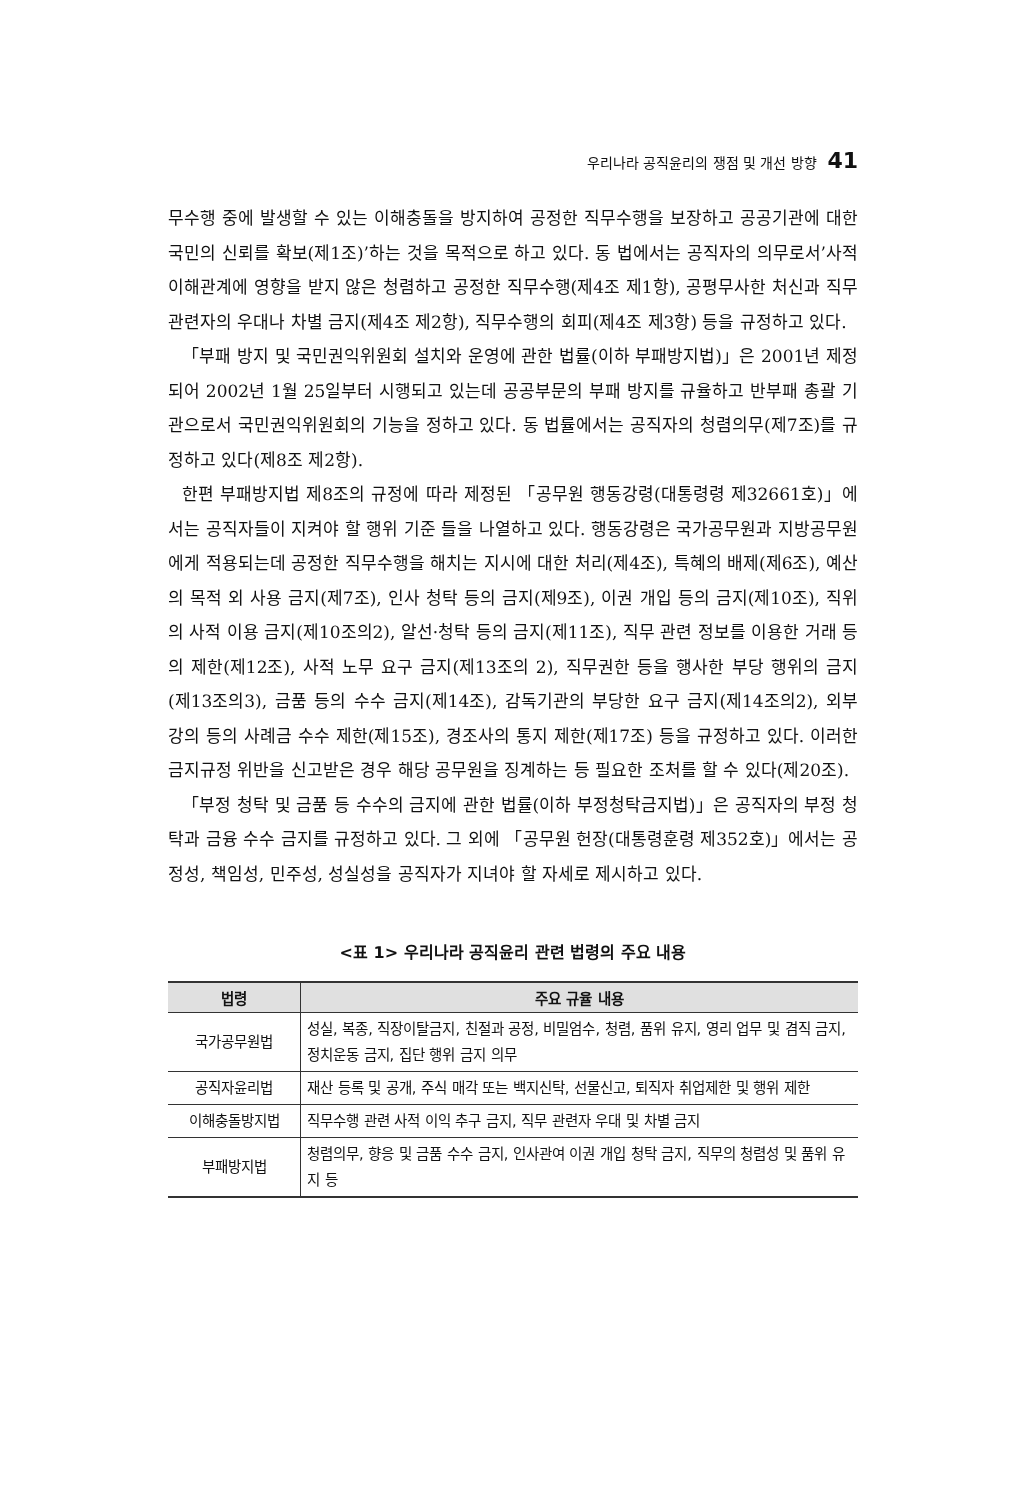우리나라 공직윤리의 쟁점 및 개선 방향 41
무수행 중에 발생할 수 있는 이해충돌을 방지하여 공정한 직무수행을 보장하고 공공기관에 대한 국민의 신뢰를 확보(제1조)’하는 것을 목적으로 하고 있다. 동 법에서는 공직자의 의무로서’사적 이해관계에 영향을 받지 않은 청렴하고 공정한 직무수행(제4조 제1항), 공평무사한 처신과 직무 관련자의 우대나 차별 금지(제4조 제2항), 직무수행의 회피(제4조 제3항) 등을 규정하고 있다.
「부패 방지 및 국민권익위원회 설치와 운영에 관한 법률(이하 부패방지법)」은 2001년 제정되어 2002년 1월 25일부터 시행되고 있는데 공공부문의 부패 방지를 규율하고 반부패 총괄 기관으로서 국민권익위원회의 기능을 정하고 있다. 동 법률에서는 공직자의 청렴의무(제7조)를 규정하고 있다(제8조 제2항).
한편 부패방지법 제8조의 규정에 따라 제정된 「공무원 행동강령(대통령령 제32661호)」에서는 공직자들이 지켜야 할 행위 기준 들을 나열하고 있다. 행동강령은 국가공무원과 지방공무원에게 적용되는데 공정한 직무수행을 해치는 지시에 대한 처리(제4조), 특혜의 배제(제6조), 예산의 목적 외 사용 금지(제7조), 인사 청탁 등의 금지(제9조), 이권 개입 등의 금지(제10조), 직위의 사적 이용 금지(제10조의2), 알선·청탁 등의 금지(제11조), 직무 관련 정보를 이용한 거래 등의 제한(제12조), 사적 노무 요구 금지(제13조의 2), 직무권한 등을 행사한 부당 행위의 금지(제13조의3), 금품 등의 수수 금지(제14조), 감독기관의 부당한 요구 금지(제14조의2), 외부 강의 등의 사례금 수수 제한(제15조), 경조사의 통지 제한(제17조) 등을 규정하고 있다. 이러한 금지규정 위반을 신고받은 경우 해당 공무원을 징계하는 등 필요한 조처를 할 수 있다(제20조).
「부정 청탁 및 금품 등 수수의 금지에 관한 법률(이하 부정청탁금지법)」은 공직자의 부정 청탁과 금융 수수 금지를 규정하고 있다. 그 외에 「공무원 헌장(대통령훈령 제352호)」에서는 공정성, 책임성, 민주성, 성실성을 공직자가 지녀야 할 자세로 제시하고 있다.
<표 1> 우리나라 공직윤리 관련 법령의 주요 내용
| 법령 | 주요 규율 내용 |
| --- | --- |
| 국가공무원법 | 성실, 복종, 직장이탈금지, 친절과 공정, 비밀엄수, 청렴, 품위 유지, 영리 업무 및 겸직 금지, 정치운동 금지, 집단 행위 금지 의무 |
| 공직자윤리법 | 재산 등록 및 공개, 주식 매각 또는 백지신탁, 선물신고, 퇴직자 취업제한 및 행위 제한 |
| 이해충돌방지법 | 직무수행 관련 사적 이익 추구 금지, 직무 관련자 우대 및 차별 금지 |
| 부패방지법 | 청렴의무, 향응 및 금품 수수 금지, 인사관여 이권 개입 청탁 금지, 직무의 청렴성 및 품위 유지 등 |